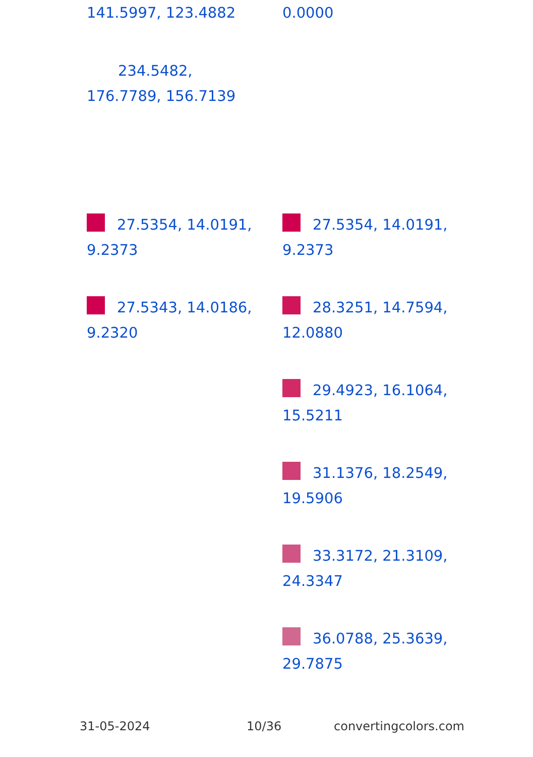141.5997, 123.4882 0.0000
234.5482,
176.7789, 156.7139
27.5354, 14.0191, 9.2373
27.5354, 14.0191, 9.2373
27.5343, 14.0186, 9.2320
28.3251, 14.7594, 12.0880
29.4923, 16.1064, 15.5211
31.1376, 18.2549, 19.5906
33.3172, 21.3109, 24.3347
36.0788, 25.3639, 29.7875
31-05-2024 10/36 convertingcolors.com